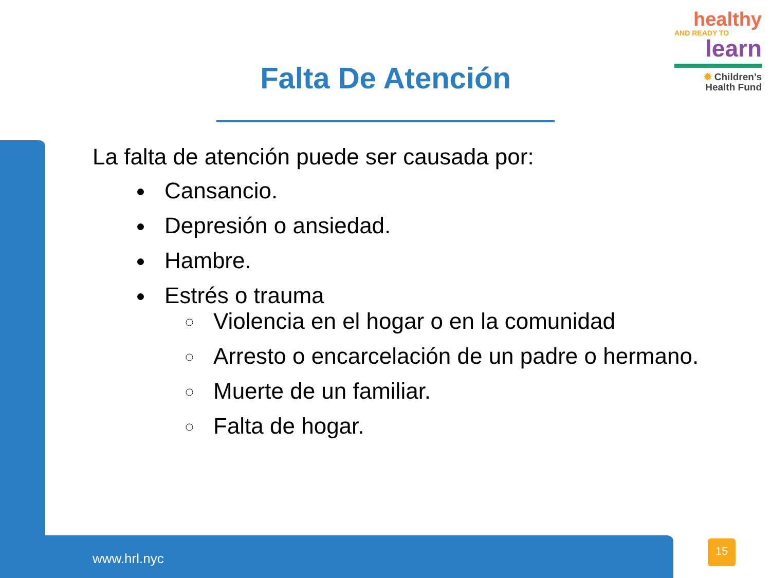healthy
AND READY TO
learn
✹ Children’s
Health Fund
Falta De Atención
La falta de atención puede ser causada por:
Cansancio.
Depresión o ansiedad.
Hambre.
Estrés o trauma
Violencia en el hogar o en la comunidad
Arresto o encarcelación de un padre o hermano.
Muerte de un familiar.
Falta de hogar.
www.hrl.nyc
15